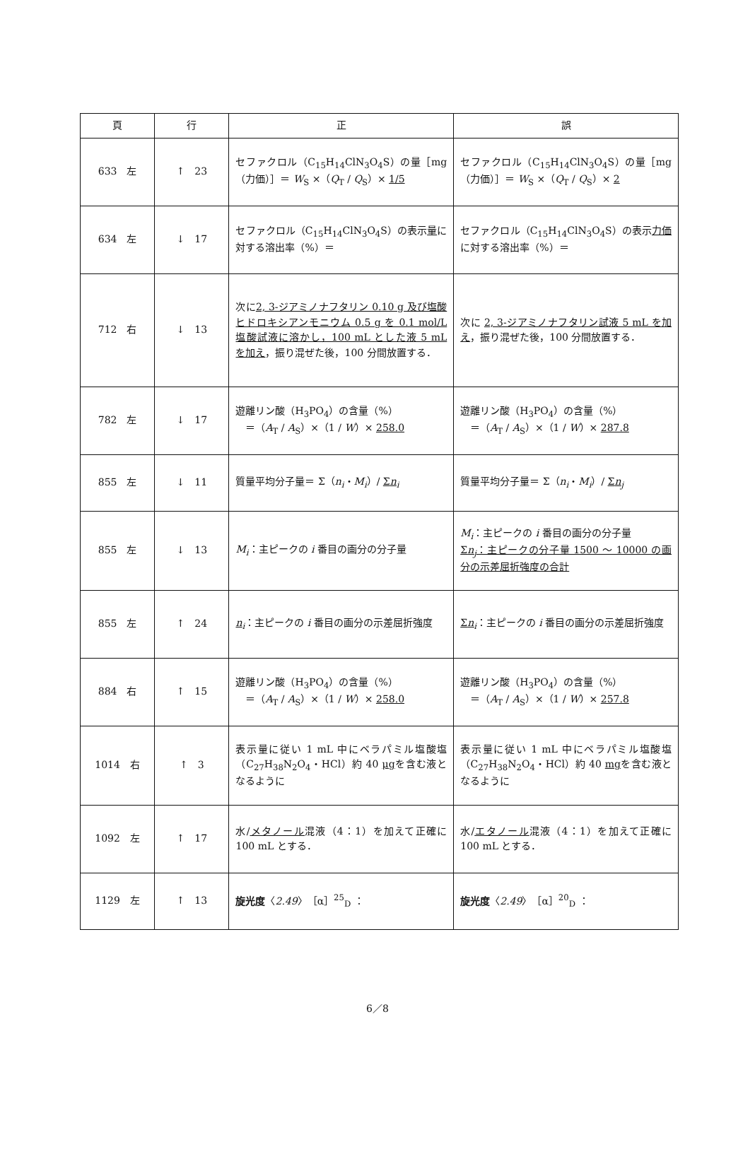| 頁 | 行 | 正 | 誤 |
| --- | --- | --- | --- |
| 633 左 | ↑ 23 | セファクロル（C<sub>15</sub>H<sub>14</sub>ClN<sub>3</sub>O<sub>4</sub>S）の量［mg（力価）］＝ W<sub>S</sub> ×（ Q<sub>T</sub> / Q<sub>S</sub>）× 1/5 | セファクロル（C<sub>15</sub>H<sub>14</sub>ClN<sub>3</sub>O<sub>4</sub>S）の量［mg（力価）］＝ W<sub>S</sub> ×（ Q<sub>T</sub> / Q<sub>S</sub>）× 2 |
| 634 左 | ↓ 17 | セファクロル（C<sub>15</sub>H<sub>14</sub>ClN<sub>3</sub>O<sub>4</sub>S）の表示 量 に対する溶出率（%）＝ | セファクロル（C<sub>15</sub>H<sub>14</sub>ClN<sub>3</sub>O<sub>4</sub>S）の表示 力価 に対する溶出率（%）＝ |
| 712 右 | ↓ 13 | 次に 2, 3-ジアミノナフタリン 0.10 g 及び塩酸ヒドロキシアンモニウム 0.5 g を 0.1 mol/L 塩酸試液に溶かし，100 mL とした液 5 mL を加え ，振り混ぜた後，100 分間放置する． | 次に 2, 3-ジアミノナフタリン試液 5 mL を加え ，振り混ぜた後，100 分間放置する． |
| 782 左 | ↓ 17 | 遊離リン酸（H<sub>3</sub>PO<sub>4</sub>）の含量（%） ＝（ A<sub>T</sub> / A<sub>S</sub>）×（1 / W ）× 258.0 | 遊離リン酸（H<sub>3</sub>PO<sub>4</sub>）の含量（%） ＝（ A<sub>T</sub> / A<sub>S</sub>）×（1 / W ）× 287.8 |
| 855 左 | ↓ 11 | 質量平均分子量＝ Σ（ n<sub>i</sub> ・ M<sub>i</sub> ）/ Σ n<sub>i</sub> | 質量平均分子量＝ Σ（ n<sub>i</sub> ・ M<sub>i</sub> ）/ Σ n<sub>j</sub> |
| 855 左 | ↓ 13 | M<sub>i</sub> ：主ピークの i 番目の画分の分子量 | M<sub>i</sub> ：主ピークの i 番目の画分の分子量 Σ n<sub>j</sub> ：主ピークの分子量 1500 ～ 10000 の画分の示差屈折強度の合計 |
| 855 左 | ↑ 24 | n<sub>i</sub> ：主ピークの i 番目の画分の示差屈折強度 | Σ n<sub>i</sub> ：主ピークの i 番目の画分の示差屈折強度 |
| 884 右 | ↑ 15 | 遊離リン酸（H<sub>3</sub>PO<sub>4</sub>）の含量（%） ＝（ A<sub>T</sub> / A<sub>S</sub>）×（1 / W ）× 258.0 | 遊離リン酸（H<sub>3</sub>PO<sub>4</sub>）の含量（%） ＝（ A<sub>T</sub> / A<sub>S</sub>）×（1 / W ）× 257.8 |
| 1014 右 | ↑ 3 | 表示量に従い 1 mL 中にベラパミル塩酸塩（C<sub>27</sub>H<sub>38</sub>N<sub>2</sub>O<sub>4</sub>・HCl）約 40 μg を含む液となるように | 表示量に従い 1 mL 中にベラパミル塩酸塩（C<sub>27</sub>H<sub>38</sub>N<sub>2</sub>O<sub>4</sub>・HCl）約 40 mg を含む液となるように |
| 1092 左 | ↑ 17 | 水/ メタノール 混液（4：1）を加えて正確に 100 mL とする． | 水/ エタノール 混液（4：1）を加えて正確に 100 mL とする． |
| 1129 左 | ↑ 13 | 旋光度 〈 2.49 〉［α］<sup>25</sup><sub>D</sub> ： | 旋光度 〈 2.49 〉［α］<sup>20</sup><sub>D</sub> ： |
6／8